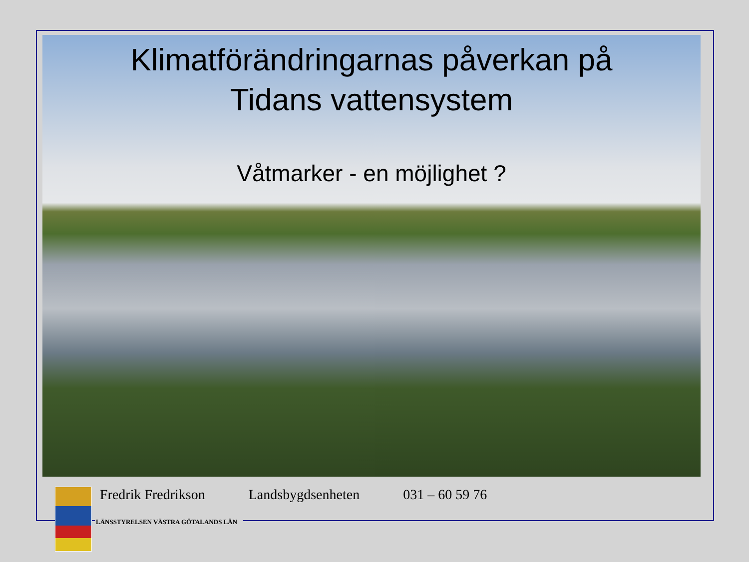Klimatförändringarnas påverkan på
Tidans vattensystem
Våtmarker - en möjlighet ?
Fredrik Fredrikson Landsbygdsenheten 031 – 60 59 76
LÄNSSTYRELSEN VÄSTRA GÖTALANDS LÄN